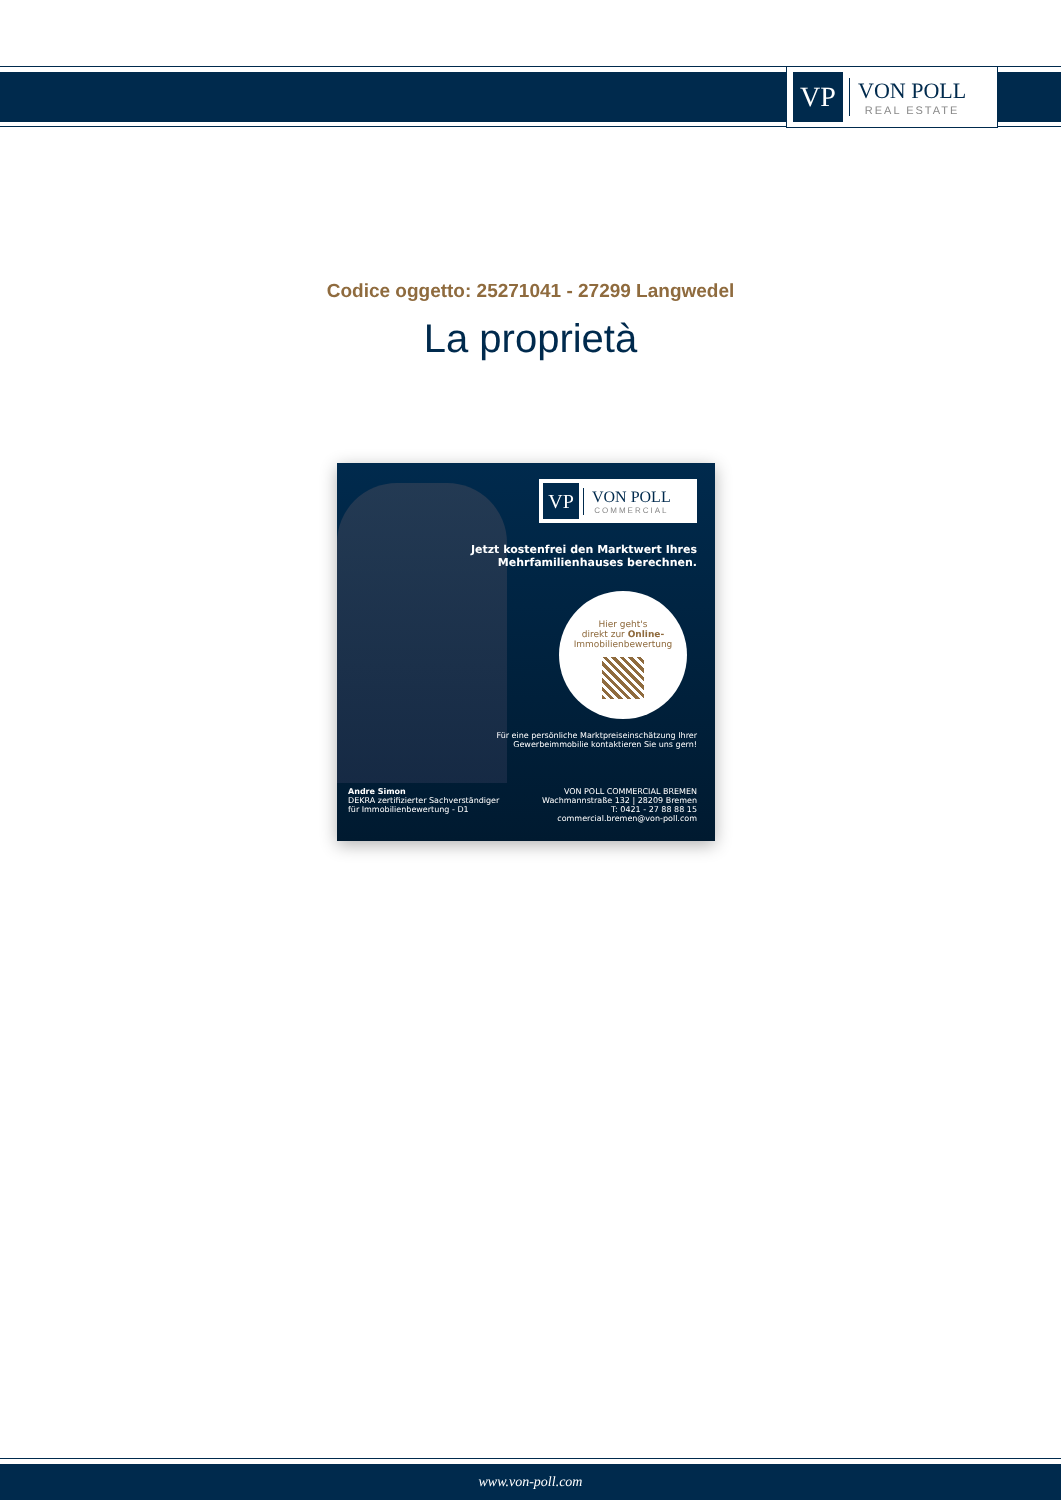VP
VON POLL
REAL ESTATE
Codice oggetto: 25271041 - 27299 Langwedel
La proprietà
VP
VON POLL
COMMERCIAL
Jetzt kostenfrei den Marktwert Ihres
Mehrfamilienhauses berechnen.
Hier geht's
direkt zur Online-
Immobilienbewertung
Für eine persönliche Marktpreiseinschätzung Ihrer
Gewerbeimmobilie kontaktieren Sie uns gern!
Andre Simon
DEKRA zertifizierter Sachverständiger
für Immobilienbewertung - D1
VON POLL COMMERCIAL BREMEN
Wachmannstraße 132 | 28209 Bremen
T: 0421 - 27 88 88 15
commercial.bremen@von-poll.com
www.von-poll.com